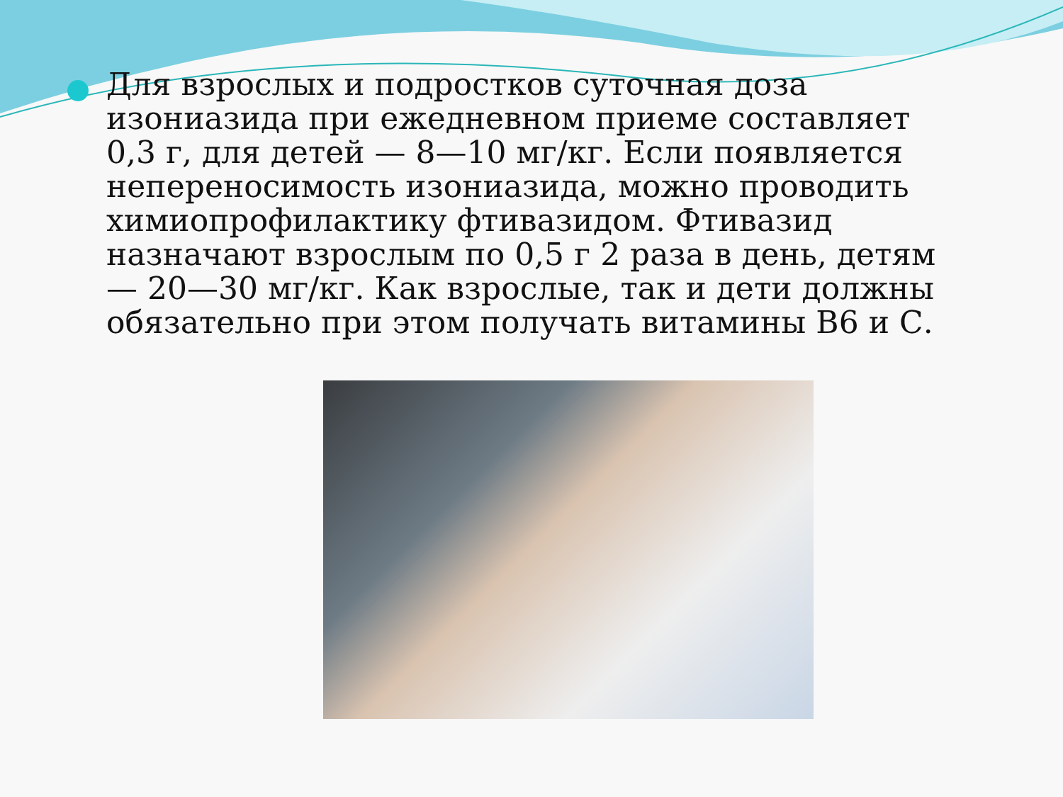Для взрослых и подростков суточная доза изониазида при ежедневном приеме составляет 0,3 г, для детей — 8—10 мг/кг. Если появляется непереносимость изониазида, можно проводить химиопрофилактику фтивазидом. Фтивазид назначают взрослым по 0,5 г 2 раза в день, детям — 20—30 мг/кг. Как взрослые, так и дети должны обязательно при этом получать витамины В6 и С.